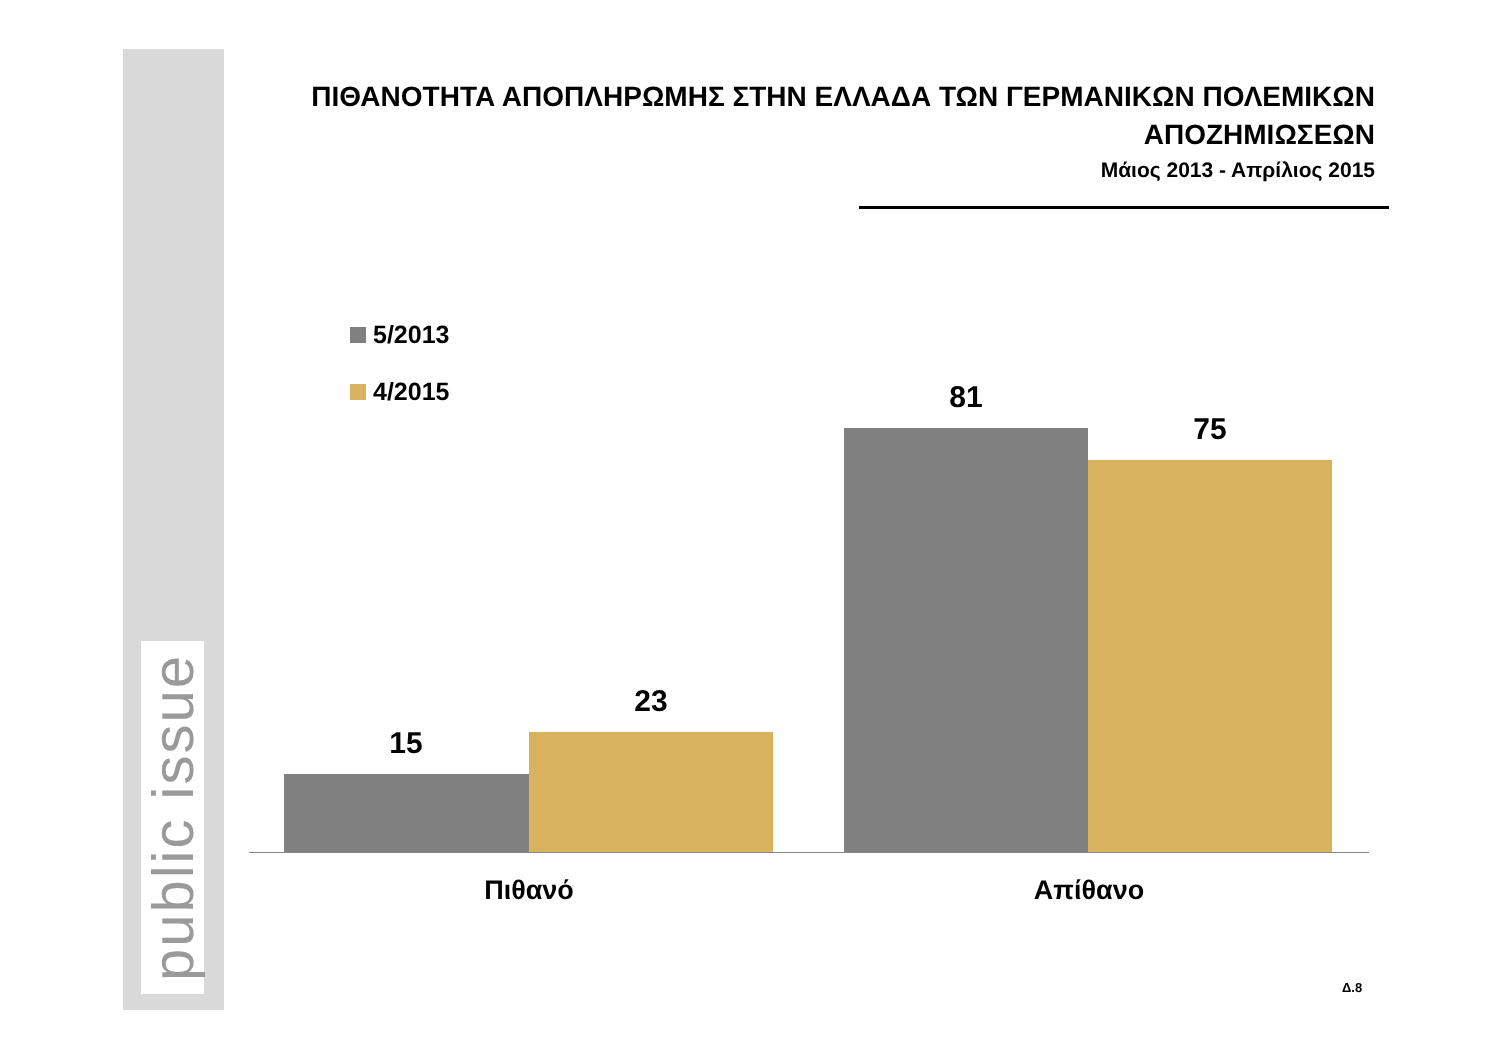public issue
ΠΙΘΑΝΟΤΗΤΑ ΑΠΟΠΛΗΡΩΜΗΣ ΣΤΗΝ ΕΛΛΑΔΑ ΤΩΝ ΓΕΡΜΑΝΙΚΩΝ ΠΟΛΕΜΙΚΩΝ
ΑΠΟΖΗΜΙΩΣΕΩΝ
Μάιος 2013 - Απρίλιος 2015
5/2013
4/2015
15
23
81
75
Πιθανό Απίθανο
Δ.8